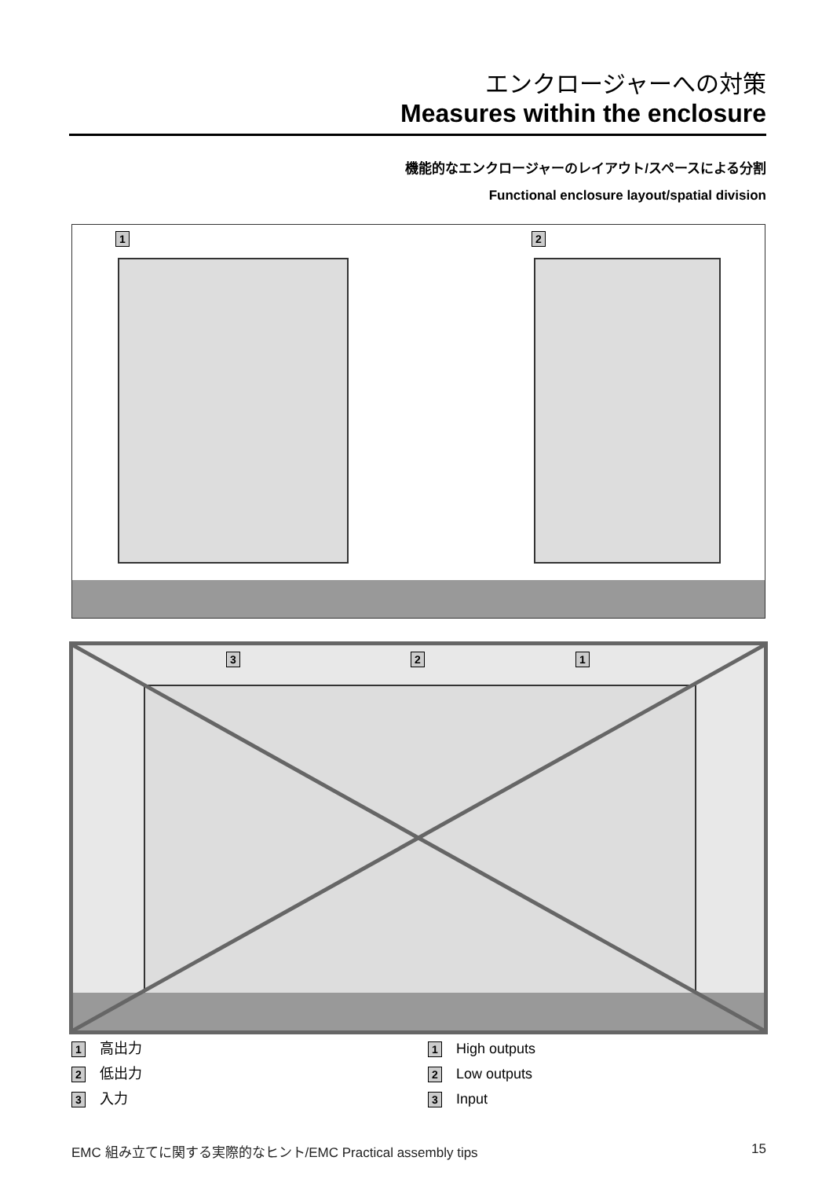エンクロージャーへの対策
Measures within the enclosure
機能的なエンクロージャーのレイアウト/スペースによる分割
Functional enclosure layout/spatial division
1 2
3 2 1
1 高出力
2 低出力
3 入力
1 High outputs
2 Low outputs
3 Input
EMC 組み立てに関する実際的なヒント/EMC Practical assembly tips 15